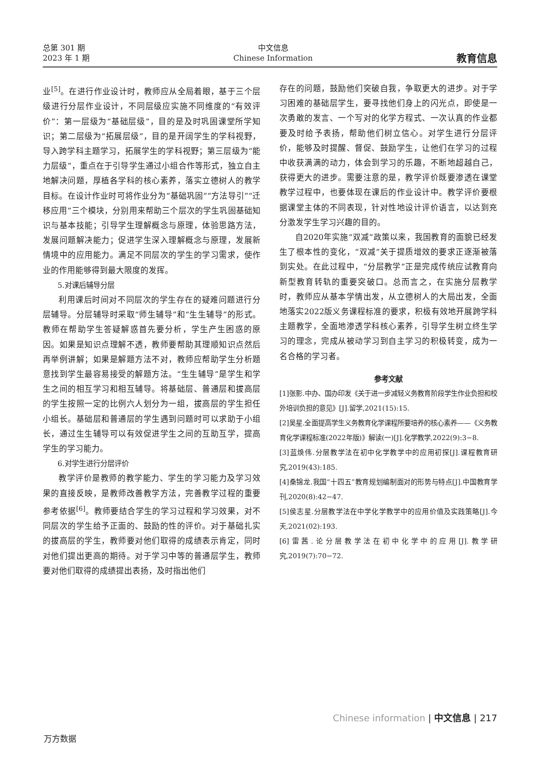总第 301 期
2023 年 1 期
中文信息
Chinese Information
教育信息
业<sup>[5]</sup>。在进行作业设计时，教师应从全局着眼，基于三个层级进行分层作业设计，不同层级应实施不同维度的“有效评价”：第一层级为“基础层级”，目的是及时巩固课堂所学知识；第二层级为“拓展层级”，目的是开阔学生的学科视野，导入跨学科主题学习，拓展学生的学科视野；第三层级为“能力层级”，重点在于引导学生通过小组合作等形式，独立自主地解决问题，厚植各学科的核心素养，落实立德树人的教学目标。在设计作业时可将作业分为“基础巩固”“方法导引”“迁移应用”三个模块，分别用来帮助三个层次的学生巩固基础知识与基本技能；引导学生理解概念与原理，体验思路方法，发展问题解决能力；促进学生深入理解概念与原理，发展新情境中的应用能力。满足不同层次的学生的学习需求，使作业的作用能够得到最大限度的发挥。
5.对课后辅导分层
利用课后时间对不同层次的学生存在的疑难问题进行分层辅导。分层辅导时采取“师生辅导”和“生生辅导”的形式。教师在帮助学生答疑解惑首先要分析，学生产生困惑的原因。如果是知识点理解不透，教师要帮助其理顺知识点然后再举例讲解；如果是解题方法不对，教师应帮助学生分析题意找到学生最容易接受的解题方法。“生生辅导”是学生和学生之间的相互学习和相互辅导。将基础层、普通层和拔高层的学生按照一定的比例六人划分为一组，拔高层的学生担任小组长。基础层和普通层的学生遇到问题时可以求助于小组长，通过生生辅导可以有效促进学生之间的互助互学，提高学生的学习能力。
6.对学生进行分层评价
教学评价是教师的教学能力、学生的学习能力及学习效果的直接反映，是教师改善教学方法，完善教学过程的重要参考依据<sup>[6]</sup>。教师要结合学生的学习过程和学习效果，对不同层次的学生给予正面的、鼓励的性的评价。对于基础扎实的拔高层的学生，教师要对他们取得的成绩表示肯定，同时对他们提出更高的期待。对于学习中等的普通层学生，教师要对他们取得的成绩提出表扬，及时指出他们
存在的问题，鼓励他们突破自我，争取更大的进步。对于学习困难的基础层学生，要寻找他们身上的闪光点，即使是一次勇敢的发言、一个写对的化学方程式、一次认真的作业都要及时给予表扬，帮助他们树立信心。对学生进行分层评价，能够及时提醒、督促、鼓励学生，让他们在学习的过程中收获满满的动力，体会到学习的乐趣，不断地超越自己，获得更大的进步。需要注意的是，教学评价既要渗透在课堂教学过程中，也要体现在课后的作业设计中。教学评价要根据课堂主体的不同表现，针对性地设计评价语言，以达到充分激发学生学习兴趣的目的。
自2020年实施“双减”政策以来，我国教育的面貌已经发生了根本性的变化，“双减”关于提质增效的要求正逐渐被落到实处。在此过程中，“分层教学”正是完成传统应试教育向新型教育转轨的重要突破口。总而言之，在实施分层教学时，教师应从基本学情出发，从立德树人的大局出发，全面地落实2022版义务课程标准的要求，积极有效地开展跨学科主题教学，全面地渗透学科核心素养，引导学生树立终生学习的理念，完成从被动学习到自主学习的积极转变，成为一名合格的学习者。
参考文献
[1]张影.中办、国办印发《关于进一步减轻义务教育阶段学生作业负担和校外培训负担的意见》[J].留学,2021(15):15.
[2]吴星.全面提高学生义务教育化学课程所要培养的核心素养——《义务教育化学课程标准(2022年版)》解读(一)[J].化学教学,2022(9):3−8.
[3]蓝焕伟.分层教学法在初中化学教学中的应用初探[J].课程教育研究,2019(43):185.
[4]桑锦龙.我国“十四五”教育规划编制面对的形势与特点[J].中国教育学刊,2020(8):42−47.
[5]侯志星.分层教学法在中学化学教学中的应用价值及实践策略[J].今天,2021(02):193.
[6]雷茜.论分层教学法在初中化学中的应用[J].教学研究,2019(7):70−72.
Chinese information | 中文信息 | 217
万方数据